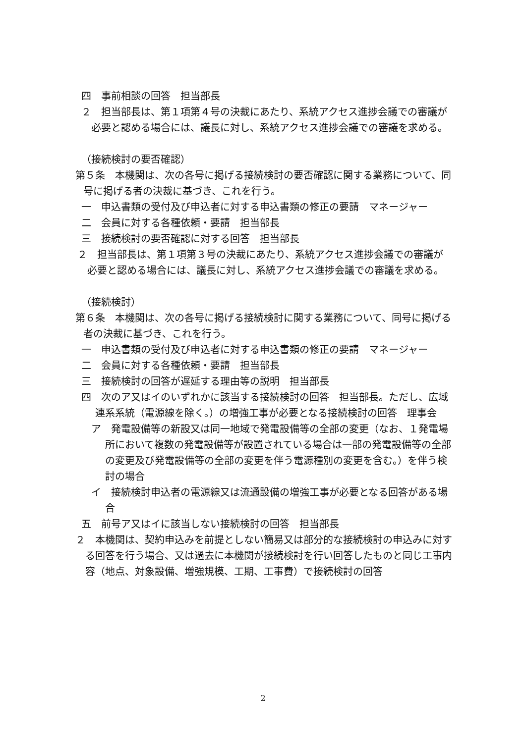四　事前相談の回答　担当部長
２　担当部長は、第１項第４号の決裁にあたり、系統アクセス進捗会議での審議が必要と認める場合には、議長に対し、系統アクセス進捗会議での審議を求める。
（接続検討の要否確認）
第５条　本機関は、次の各号に掲げる接続検討の要否確認に関する業務について、同号に掲げる者の決裁に基づき、これを行う。
一　申込書類の受付及び申込者に対する申込書類の修正の要請　マネージャー
二　会員に対する各種依頼・要請　担当部長
三　接続検討の要否確認に対する回答　担当部長
２　担当部長は、第１項第３号の決裁にあたり、系統アクセス進捗会議での審議が必要と認める場合には、議長に対し、系統アクセス進捗会議での審議を求める。
（接続検討）
第６条　本機関は、次の各号に掲げる接続検討に関する業務について、同号に掲げる者の決裁に基づき、これを行う。
一　申込書類の受付及び申込者に対する申込書類の修正の要請　マネージャー
二　会員に対する各種依頼・要請　担当部長
三　接続検討の回答が遅延する理由等の説明　担当部長
四　次のア又はイのいずれかに該当する接続検討の回答　担当部長。ただし、広域連系系統（電源線を除く。）の増強工事が必要となる接続検討の回答　理事会
ア　発電設備等の新設又は同一地域で発電設備等の全部の変更（なお、１発電場所において複数の発電設備等が設置されている場合は一部の発電設備等の全部の変更及び発電設備等の全部の変更を伴う電源種別の変更を含む。）を伴う検討の場合
イ　接続検討申込者の電源線又は流通設備の増強工事が必要となる回答がある場合
五　前号ア又はイに該当しない接続検討の回答　担当部長
２　本機関は、契約申込みを前提としない簡易又は部分的な接続検討の申込みに対する回答を行う場合、又は過去に本機関が接続検討を行い回答したものと同じ工事内容（地点、対象設備、増強規模、工期、工事費）で接続検討の回答
2